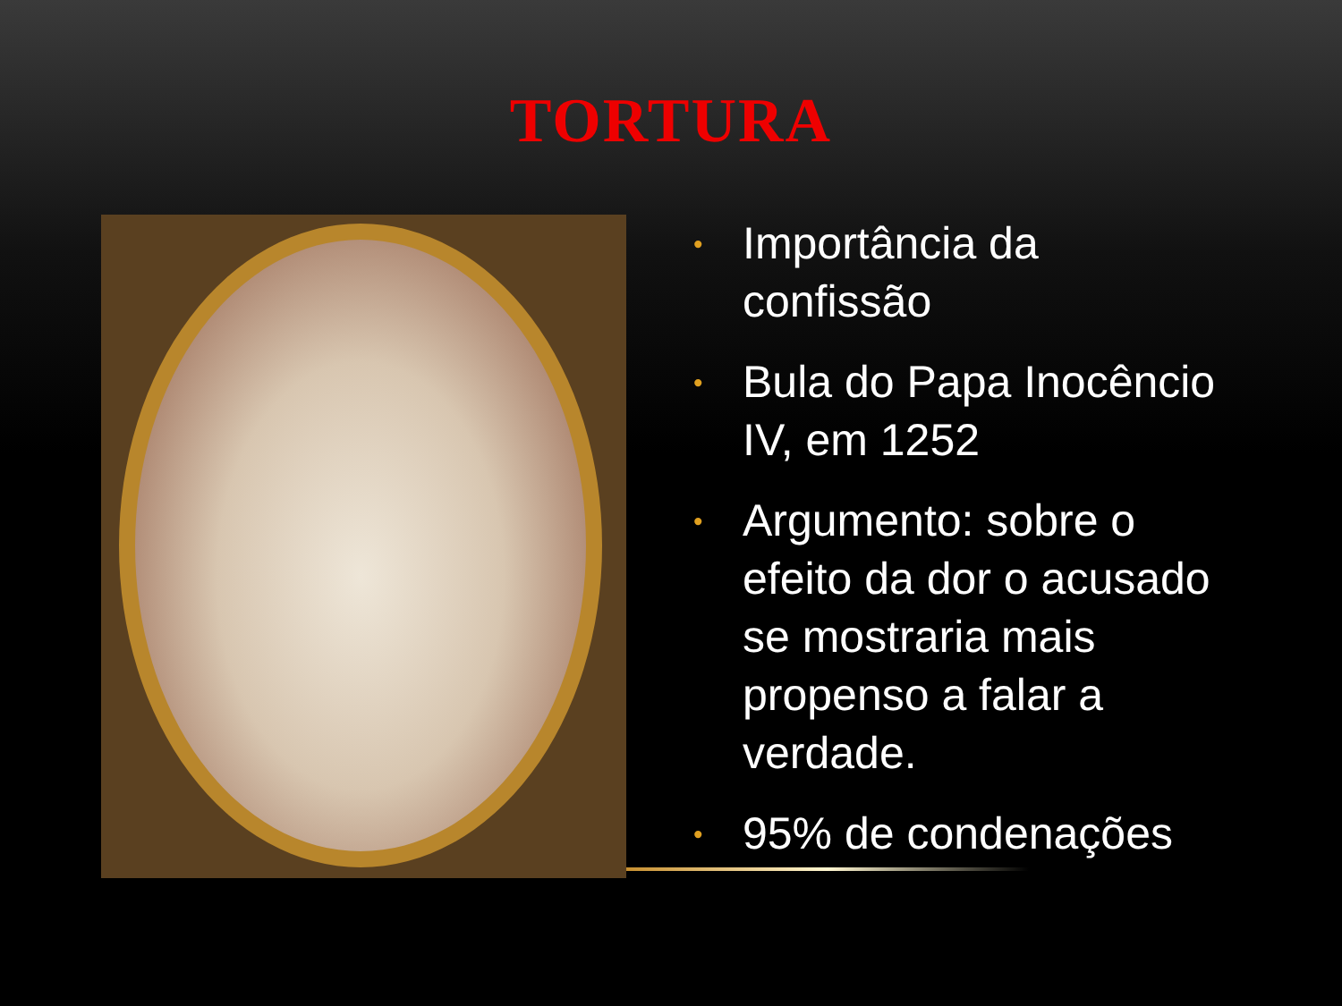TORTURA
• Importância da confissão
• Bula do Papa Inocêncio IV, em 1252
• Argumento: sobre o efeito da dor o acusado se mostraria mais propenso a falar a verdade.
• 95% de condenações